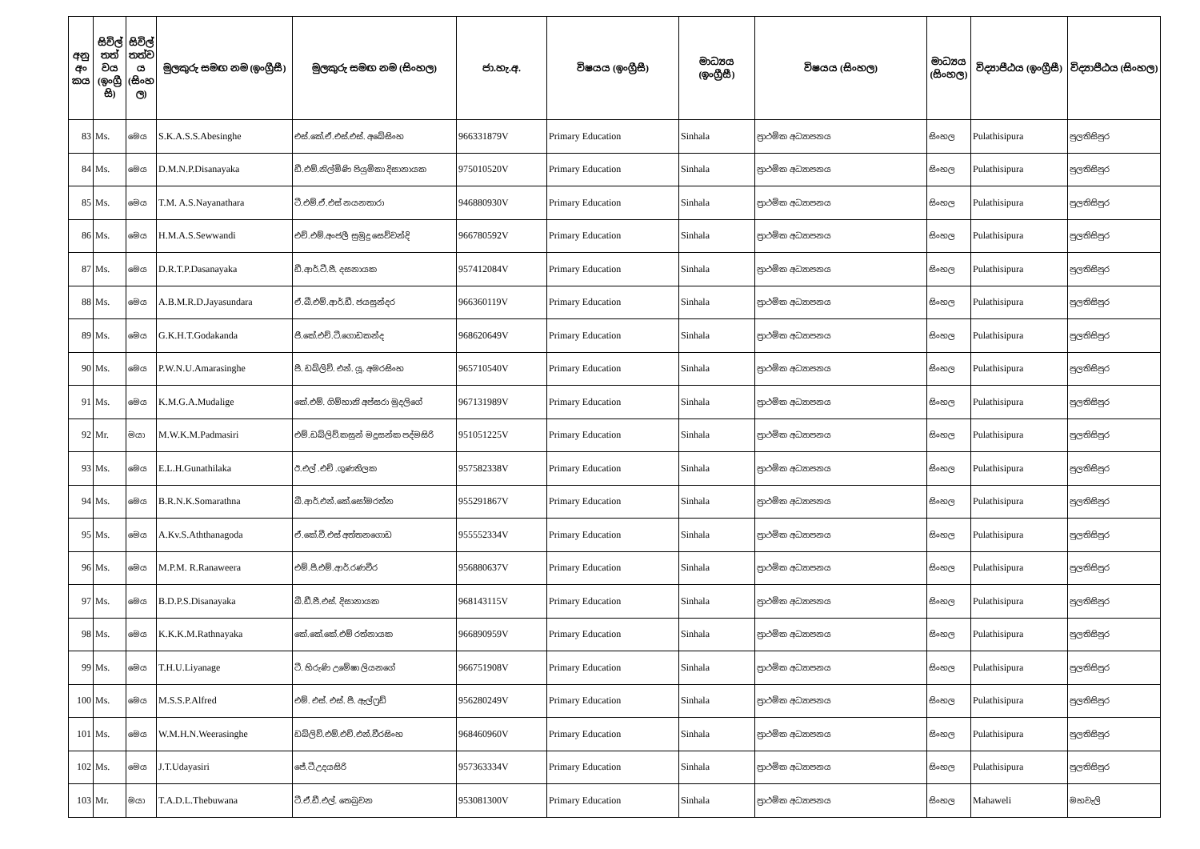| අනු අං කය | සිවිල් තත් වය (ඉංග්‍රී සි) | සිවිල් තත්ව ය (සිංහ ල) | මුලකුරු සමඟ නම (ඉංග්‍රීසී) | මුලකුරු සමඟ නම (සිංහල) | ජා.හැ.අ. | විෂයය (ඉංග්‍රීසී) | මාධ්‍යය (ඉංග්‍රීසී) | විෂයය (සිංහල) | මාධ්‍යය (සිංහල) | විද්‍යාපීඨය (ඉංග්‍රීසී) | විද්‍යාපීඨය (සිංහල) |
| --- | --- | --- | --- | --- | --- | --- | --- | --- | --- | --- | --- |
| 83 | Ms. | මෙය | S.K.A.S.S.Abesinghe | එස්.කේ.ඒ.එස්.එස්. අබේසිංහ | 966331879V | Primary Education | Sinhala | ප්‍රාථමික අධ්‍යාපනය | සිංහල | Pulathisipura | පුලතිසිපුර |
| 84 | Ms. | මෙය | D.M.N.P.Disanayaka | ඩී.එම්.නිල්මිණි පියුමිකා දිසානායක | 975010520V | Primary Education | Sinhala | ප්‍රාථමික අධ්‍යාපනය | සිංහල | Pulathisipura | පුලතිසිපුර |
| 85 | Ms. | මෙය | T.M. A.S.Nayanathara | ටී.එම්.ඒ.එස් නයනතාරා | 946880930V | Primary Education | Sinhala | ප්‍රාථමික අධ්‍යාපනය | සිංහල | Pulathisipura | පුලතිසිපුර |
| 86 | Ms. | මෙය | H.M.A.S.Sewwandi | එච්.එම්.අංජලී සුමුදු සෙව්වන්දි | 966780592V | Primary Education | Sinhala | ප්‍රාථමික අධ්‍යාපනය | සිංහල | Pulathisipura | පුලතිසිපුර |
| 87 | Ms. | මෙය | D.R.T.P.Dasanayaka | ඩී.ආර්.ටී.පී. දසනායක | 957412084V | Primary Education | Sinhala | ප්‍රාථමික අධ්‍යාපනය | සිංහල | Pulathisipura | පුලතිසිපුර |
| 88 | Ms. | මෙය | A.B.M.R.D.Jayasundara | ඒ.බී.එම්.ආර්.ඩී. ජයසුන්දර | 966360119V | Primary Education | Sinhala | ප්‍රාථමික අධ්‍යාපනය | සිංහල | Pulathisipura | පුලතිසිපුර |
| 89 | Ms. | මෙය | G.K.H.T.Godakanda | ජී.කේ.එච්.ටී.ගොඩකන්ද | 968620649V | Primary Education | Sinhala | ප්‍රාථමික අධ්‍යාපනය | සිංහල | Pulathisipura | පුලතිසිපුර |
| 90 | Ms. | මෙය | P.W.N.U.Amarasinghe | පී. ඩබ්ලිව්. එන්. යූ. අමරසිංහ | 965710540V | Primary Education | Sinhala | ප්‍රාථමික අධ්‍යාපනය | සිංහල | Pulathisipura | පුලතිසිපුර |
| 91 | Ms. | මෙය | K.M.G.A.Mudalige | කේ.එම්. ගිම්හානි අප්සරා මුදලිගේ | 967131989V | Primary Education | Sinhala | ප්‍රාථමික අධ්‍යාපනය | සිංහල | Pulathisipura | පුලතිසිපුර |
| 92 | Mr. | මයා | M.W.K.M.Padmasiri | එම්.ඩබ්ලිව්.කසුන් මදූසන්ක පද්මසිරි | 951051225V | Primary Education | Sinhala | ප්‍රාථමික අධ්‍යාපනය | සිංහල | Pulathisipura | පුලතිසිපුර |
| 93 | Ms. | මෙය | E.L.H.Gunathilaka | ඊ.එල් .එච් .ගුණතිලක | 957582338V | Primary Education | Sinhala | ප්‍රාථමික අධ්‍යාපනය | සිංහල | Pulathisipura | පුලතිසිපුර |
| 94 | Ms. | මෙය | B.R.N.K.Somarathna | බී.ආර්.එන්.කේ.සෝමරත්න | 955291867V | Primary Education | Sinhala | ප්‍රාථමික අධ්‍යාපනය | සිංහල | Pulathisipura | පුලතිසිපුර |
| 95 | Ms. | මෙය | A.Kv.S.Aththanagoda | ඒ.කේ.වී.එස් අත්තනගොඩ | 955552334V | Primary Education | Sinhala | ප්‍රාථමික අධ්‍යාපනය | සිංහල | Pulathisipura | පුලතිසිපුර |
| 96 | Ms. | මෙය | M.P.M. R.Ranaweera | එම්.පී.එම්.ආර්.රණවීර | 956880637V | Primary Education | Sinhala | ප්‍රාථමික අධ්‍යාපනය | සිංහල | Pulathisipura | පුලතිසිපුර |
| 97 | Ms. | මෙය | B.D.P.S.Disanayaka | බී.ඩී.පී.එස්. දිසානායක | 968143115V | Primary Education | Sinhala | ප්‍රාථමික අධ්‍යාපනය | සිංහල | Pulathisipura | පුලතිසිපුර |
| 98 | Ms. | මෙය | K.K.K.M.Rathnayaka | කේ.කේ.කේ.එම් රත්නායක | 966890959V | Primary Education | Sinhala | ප්‍රාථමික අධ්‍යාපනය | සිංහල | Pulathisipura | පුලතිසිපුර |
| 99 | Ms. | මෙය | T.H.U.Liyanage | ටී. හිරුණි උමේෂා ලියනගේ | 966751908V | Primary Education | Sinhala | ප්‍රාථමික අධ්‍යාපනය | සිංහල | Pulathisipura | පුලතිසිපුර |
| 100 | Ms. | මෙය | M.S.S.P.Alfred | එම්. එස්. එස්. පී. ඇල්ෆ්‍රඩ් | 956280249V | Primary Education | Sinhala | ප්‍රාථමික අධ්‍යාපනය | සිංහල | Pulathisipura | පුලතිසිපුර |
| 101 | Ms. | මෙය | W.M.H.N.Weerasinghe | ඩබ්ලිව්.එම්.එච්.එන්.වීරසිංහ | 968460960V | Primary Education | Sinhala | ප්‍රාථමික අධ්‍යාපනය | සිංහල | Pulathisipura | පුලතිසිපුර |
| 102 | Ms. | මෙය | J.T.Udayasiri | ජේ.ටී.උදයසිරි | 957363334V | Primary Education | Sinhala | ප්‍රාථමික අධ්‍යාපනය | සිංහල | Pulathisipura | පුලතිසිපුර |
| 103 | Mr. | මයා | T.A.D.L.Thebuwana | ටී.ඒ.ඩී.එල්. තෙබුවන | 953081300V | Primary Education | Sinhala | ප්‍රාථමික අධ්‍යාපනය | සිංහල | Mahaweli | මහවැලි |